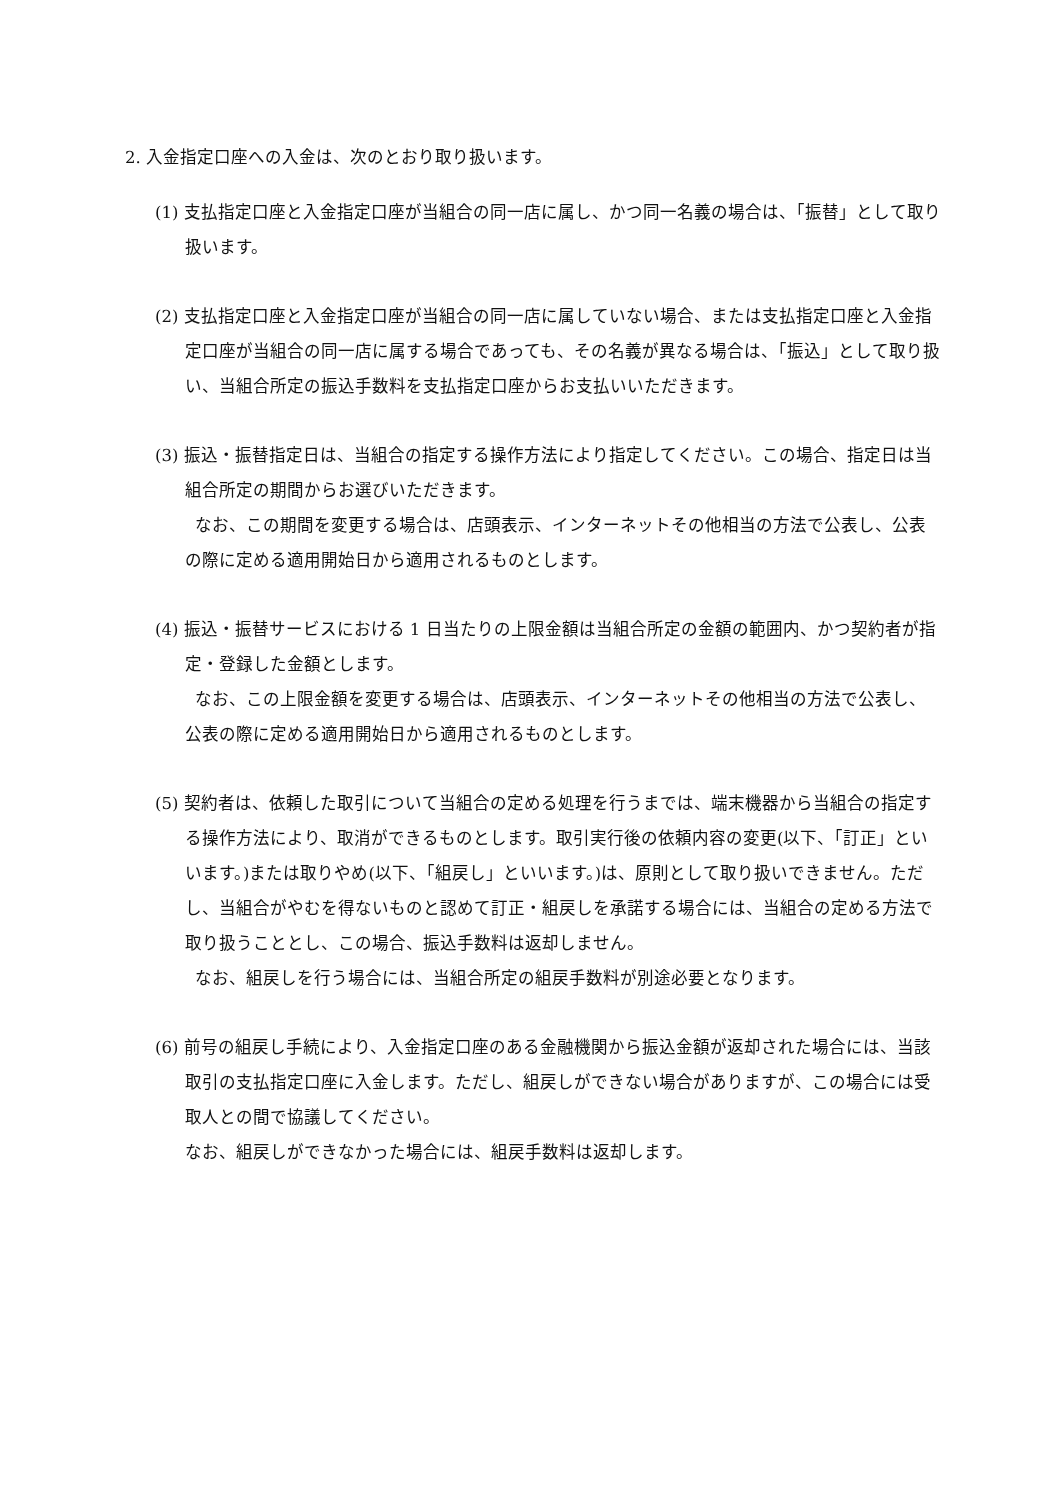2. 入金指定口座への入金は、次のとおり取り扱います。
(1) 支払指定口座と入金指定口座が当組合の同一店に属し、かつ同一名義の場合は、「振替」として取り扱います。
(2) 支払指定口座と入金指定口座が当組合の同一店に属していない場合、または支払指定口座と入金指定口座が当組合の同一店に属する場合であっても、その名義が異なる場合は、「振込」として取り扱い、当組合所定の振込手数料を支払指定口座からお支払いいただきます。
(3) 振込・振替指定日は、当組合の指定する操作方法により指定してください。この場合、指定日は当組合所定の期間からお選びいただきます。
なお、この期間を変更する場合は、店頭表示、インターネットその他相当の方法で公表し、公表の際に定める適用開始日から適用されるものとします。
(4) 振込・振替サービスにおける 1 日当たりの上限金額は当組合所定の金額の範囲内、かつ契約者が指定・登録した金額とします。
なお、この上限金額を変更する場合は、店頭表示、インターネットその他相当の方法で公表し、公表の際に定める適用開始日から適用されるものとします。
(5) 契約者は、依頼した取引について当組合の定める処理を行うまでは、端末機器から当組合の指定する操作方法により、取消ができるものとします。取引実行後の依頼内容の変更(以下、「訂正」といいます。)または取りやめ(以下、「組戻し」といいます。)は、原則として取り扱いできません。ただし、当組合がやむを得ないものと認めて訂正・組戻しを承諾する場合には、当組合の定める方法で取り扱うこととし、この場合、振込手数料は返却しません。
なお、組戻しを行う場合には、当組合所定の組戻手数料が別途必要となります。
(6) 前号の組戻し手続により、入金指定口座のある金融機関から振込金額が返却された場合には、当該取引の支払指定口座に入金します。ただし、組戻しができない場合がありますが、この場合には受取人との間で協議してください。
なお、組戻しができなかった場合には、組戻手数料は返却します。